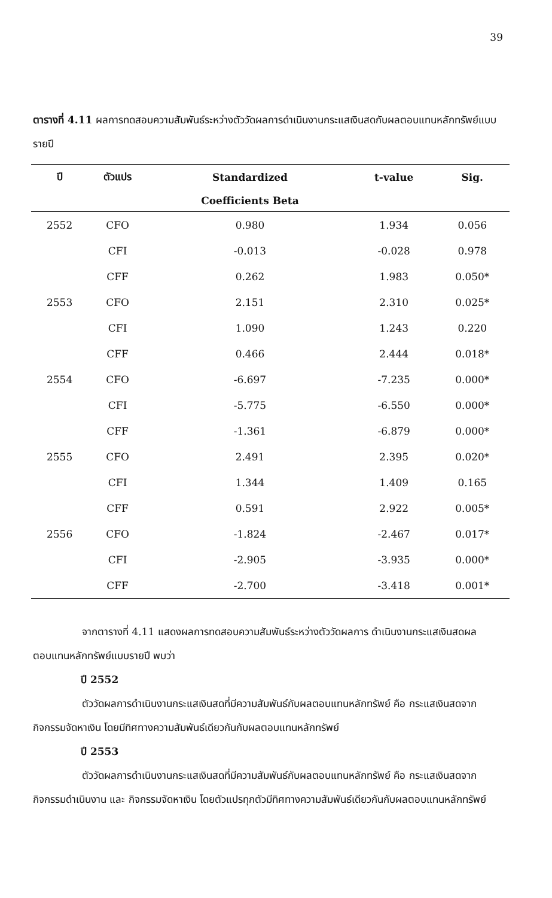39
ตารางที่ 4.11 ผลการทดสอบความสัมพันธ์ระหว่างตัววัดผลการดำเนินงานกระแสเงินสดกับผลตอบแทนหลักทรัพย์แบบรายปี
| ปี | ตัวแปร | Standardized | t-value | Sig. |
| --- | --- | --- | --- | --- |
| | | Coefficients Beta | | |
| 2552 | CFO | 0.980 | 1.934 | 0.056 |
| | CFI | -0.013 | -0.028 | 0.978 |
| | CFF | 0.262 | 1.983 | 0.050* |
| 2553 | CFO | 2.151 | 2.310 | 0.025* |
| | CFI | 1.090 | 1.243 | 0.220 |
| | CFF | 0.466 | 2.444 | 0.018* |
| 2554 | CFO | -6.697 | -7.235 | 0.000* |
| | CFI | -5.775 | -6.550 | 0.000* |
| | CFF | -1.361 | -6.879 | 0.000* |
| 2555 | CFO | 2.491 | 2.395 | 0.020* |
| | CFI | 1.344 | 1.409 | 0.165 |
| | CFF | 0.591 | 2.922 | 0.005* |
| 2556 | CFO | -1.824 | -2.467 | 0.017* |
| | CFI | -2.905 | -3.935 | 0.000* |
| | CFF | -2.700 | -3.418 | 0.001* |
จากตารางที่ 4.11 แสดงผลการทดสอบความสัมพันธ์ระหว่างตัววัดผลการ ดำเนินงานกระแสเงินสดผลตอบแทนหลักทรัพย์แบบรายปี พบว่า
ปี 2552
ตัววัดผลการดำเนินงานกระแสเงินสดที่มีความสัมพันธ์กับผลตอบแทนหลักทรัพย์ คือ กระแสเงินสดจากกิจกรรมจัดหาเงิน โดยมีทิศทางความสัมพันธ์เดียวกันกับผลตอบแทนหลักทรัพย์
ปี 2553
ตัววัดผลการดำเนินงานกระแสเงินสดที่มีความสัมพันธ์กับผลตอบแทนหลักทรัพย์ คือ กระแสเงินสดจากกิจกรรมดำเนินงาน และ กิจกรรมจัดหาเงิน โดยตัวแปรทุกตัวมีทิศทางความสัมพันธ์เดียวกันกับผลตอบแทนหลักทรัพย์